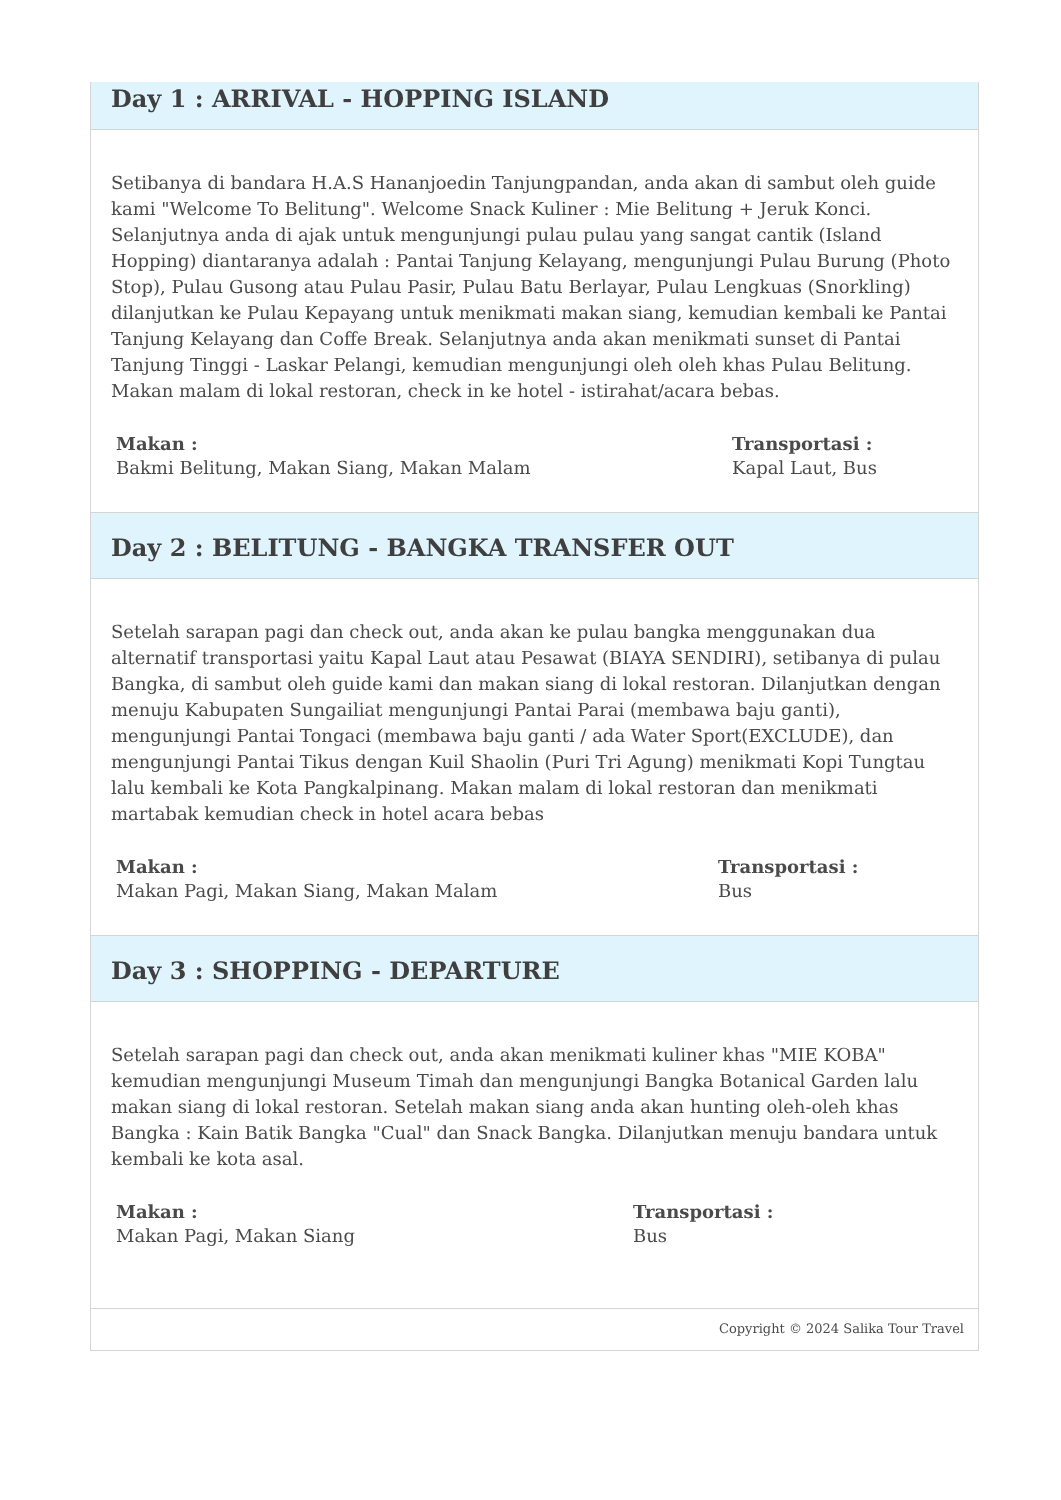Day 1 : ARRIVAL - HOPPING ISLAND
Setibanya di bandara H.A.S Hananjoedin Tanjungpandan, anda akan di sambut oleh guide kami "Welcome To Belitung". Welcome Snack Kuliner : Mie Belitung + Jeruk Konci. Selanjutnya anda di ajak untuk mengunjungi pulau pulau yang sangat cantik (Island Hopping) diantaranya adalah : Pantai Tanjung Kelayang, mengunjungi Pulau Burung (Photo Stop), Pulau Gusong atau Pulau Pasir, Pulau Batu Berlayar, Pulau Lengkuas (Snorkling) dilanjutkan ke Pulau Kepayang untuk menikmati makan siang, kemudian kembali ke Pantai Tanjung Kelayang dan Coffe Break. Selanjutnya anda akan menikmati sunset di Pantai Tanjung Tinggi - Laskar Pelangi, kemudian mengunjungi oleh oleh khas Pulau Belitung. Makan malam di lokal restoran, check in ke hotel - istirahat/acara bebas.
Makan :
Bakmi Belitung, Makan Siang, Makan Malam
Transportasi :
Kapal Laut, Bus
Day 2 : BELITUNG - BANGKA TRANSFER OUT
Setelah sarapan pagi dan check out, anda akan ke pulau bangka menggunakan dua alternatif transportasi yaitu Kapal Laut atau Pesawat (BIAYA SENDIRI), setibanya di pulau Bangka, di sambut oleh guide kami dan makan siang di lokal restoran. Dilanjutkan dengan menuju Kabupaten Sungailiat mengunjungi Pantai Parai (membawa baju ganti), mengunjungi Pantai Tongaci (membawa baju ganti / ada Water Sport(EXCLUDE), dan mengunjungi Pantai Tikus dengan Kuil Shaolin (Puri Tri Agung) menikmati Kopi Tungtau lalu kembali ke Kota Pangkalpinang. Makan malam di lokal restoran dan menikmati martabak kemudian check in hotel acara bebas
Makan :
Makan Pagi, Makan Siang, Makan Malam
Transportasi :
Bus
Day 3 : SHOPPING - DEPARTURE
Setelah sarapan pagi dan check out, anda akan menikmati kuliner khas "MIE KOBA" kemudian mengunjungi Museum Timah dan mengunjungi Bangka Botanical Garden lalu makan siang di lokal restoran. Setelah makan siang anda akan hunting oleh-oleh khas Bangka : Kain Batik Bangka "Cual" dan Snack Bangka. Dilanjutkan menuju bandara untuk kembali ke kota asal.
Makan :
Makan Pagi, Makan Siang
Transportasi :
Bus
Copyright © 2024 Salika Tour Travel